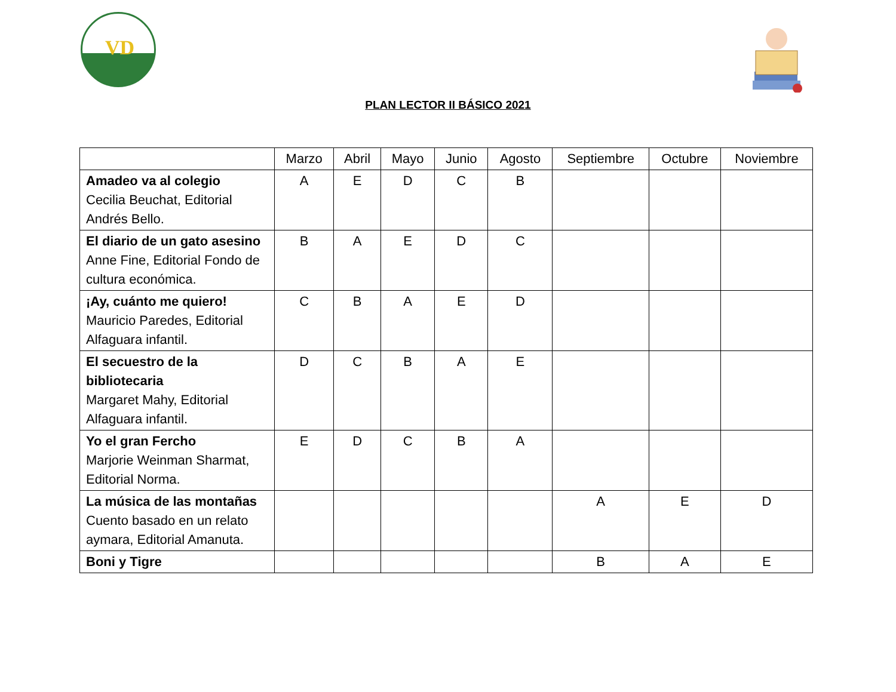VD
PLAN LECTOR II BÁSICO 2021
| | Marzo | Abril | Mayo | Junio | Agosto | Septiembre | Octubre | Noviembre |
| --- | --- | --- | --- | --- | --- | --- | --- | --- |
| Amadeo va al colegio Cecilia Beuchat, Editorial Andrés Bello. | A | E | D | C | B | | | |
| El diario de un gato asesino Anne Fine, Editorial Fondo de cultura económica. | B | A | E | D | C | | | |
| ¡Ay, cuánto me quiero! Mauricio Paredes, Editorial Alfaguara infantil. | C | B | A | E | D | | | |
| El secuestro de la bibliotecaria Margaret Mahy, Editorial Alfaguara infantil. | D | C | B | A | E | | | |
| Yo el gran Fercho Marjorie Weinman Sharmat, Editorial Norma. | E | D | C | B | A | | | |
| La música de las montañas Cuento basado en un relato aymara, Editorial Amanuta. | | | | | | A | E | D |
| Boni y Tigre | | | | | | B | A | E |